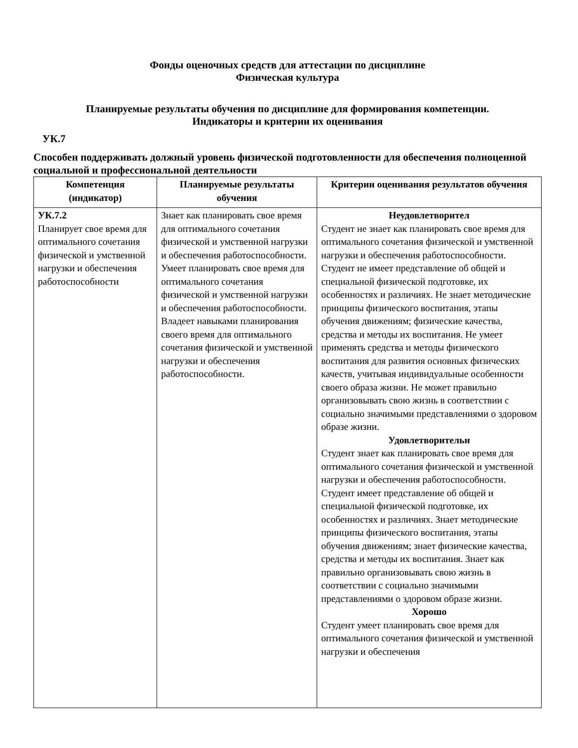Фонды оценочных средств для аттестации по дисциплине
Физическая культура
Планируемые результаты обучения по дисциплине для формирования компетенции.
Индикаторы и критерии их оценивания
УК.7
Способен поддерживать должный уровень физической подготовленности для обеспечения полноценной социальной и профессиональной деятельности
| Компетенция (индикатор) | Планируемые результаты обучения | Критерии оценивания результатов обучения |
| --- | --- | --- |
| УК.7.2 Планирует свое время для оптимального сочетания физической и умственной нагрузки и обеспечения работоспособности | Знает как планировать свое время для оптимального сочетания физической и умственной нагрузки и обеспечения работоспособности. Умеет планировать свое время для оптимального сочетания физической и умственной нагрузки и обеспечения работоспособности. Владеет навыками планирования своего время для оптимального сочетания физической и умственной нагрузки и обеспечения работоспособности. | Неудовлетворител Студент не знает как планировать свое время для оптимального сочетания физической и умственной нагрузки и обеспечения работоспособности. Студент не имеет представление об общей и специальной физической подготовке, их особенностях и различиях. Не знает методические принципы физического воспитания, этапы обучения движениям; физические качества, средства и методы их воспитания. Не умеет применять средства и методы физического воспитания для развития основных физических качеств, учитывая индивидуальные особенности своего образа жизни. Не может правильно организовывать свою жизнь в соответствии с социально значимыми представлениями о здоровом образе жизни. Удовлетворительн Студент знает как планировать свое время для оптимального сочетания физической и умственной нагрузки и обеспечения работоспособности. Студент имеет представление об общей и специальной физической подготовке, их особенностях и различиях. Знает методические принципы физического воспитания, этапы обучения движениям; знает физические качества, средства и методы их воспитания. Знает как правильно организовывать свою жизнь в соответствии с социально значимыми представлениями о здоровом образе жизни. Хорошо Студент умеет планировать свое время для оптимального сочетания физической и умственной нагрузки и обеспечения |